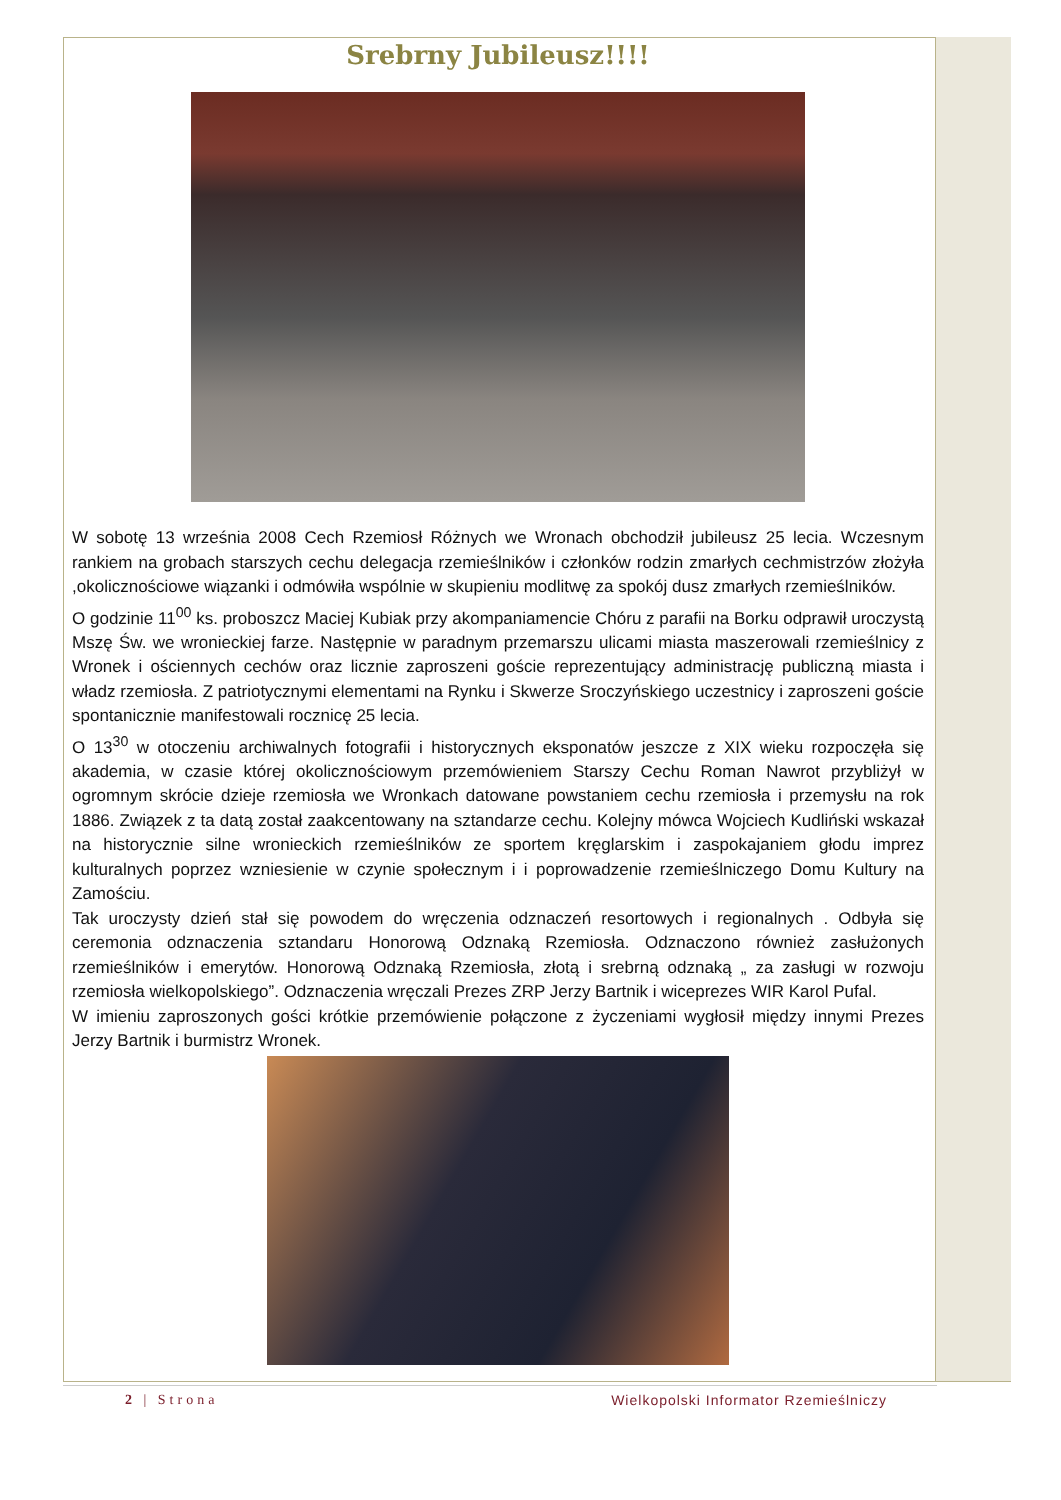Srebrny Jubileusz!!!!
W sobotę 13 września 2008 Cech Rzemiosł Różnych we Wronach obchodził jubileusz 25 lecia. Wczesnym rankiem na grobach starszych cechu delegacja rzemieślników i członków rodzin zmarłych cechmistrzów złożyła ,okolicznościowe wiązanki i odmówiła wspólnie w skupieniu modlitwę za spokój dusz zmarłych rzemieślników.
O godzinie 11<sup>00</sup> ks. proboszcz Maciej Kubiak przy akompaniamencie Chóru z parafii na Borku odprawił uroczystą Mszę Św. we wronieckiej farze. Następnie w paradnym przemarszu ulicami miasta maszerowali rzemieślnicy z Wronek i ościennych cechów oraz licznie zaproszeni goście reprezentujący administrację publiczną miasta i władz rzemiosła. Z patriotycznymi elementami na Rynku i Skwerze Sroczyńskiego uczestnicy i zaproszeni goście spontanicznie manifestowali rocznicę 25 lecia.
O 13<sup>30</sup> w otoczeniu archiwalnych fotografii i historycznych eksponatów jeszcze z XIX wieku rozpoczęła się akademia, w czasie której okolicznościowym przemówieniem Starszy Cechu Roman Nawrot przybliżył w ogromnym skrócie dzieje rzemiosła we Wronkach datowane powstaniem cechu rzemiosła i przemysłu na rok 1886. Związek z ta datą został zaakcentowany na sztandarze cechu. Kolejny mówca Wojciech Kudliński wskazał na historycznie silne wronieckich rzemieślników ze sportem kręglarskim i zaspokajaniem głodu imprez kulturalnych poprzez wzniesienie w czynie społecznym i i poprowadzenie rzemieślniczego Domu Kultury na Zamościu.
Tak uroczysty dzień stał się powodem do wręczenia odznaczeń resortowych i regionalnych . Odbyła się ceremonia odznaczenia sztandaru Honorową Odznaką Rzemiosła. Odznaczono również zasłużonych rzemieślników i emerytów. Honorową Odznaką Rzemiosła, złotą i srebrną odznaką „ za zasługi w rozwoju rzemiosła wielkopolskiego”. Odznaczenia wręczali Prezes ZRP Jerzy Bartnik i wiceprezes WIR Karol Pufal.
W imieniu zaproszonych gości krótkie przemówienie połączone z życzeniami wygłosił między innymi Prezes Jerzy Bartnik i burmistrz Wronek.
2 | Strona Wielkopolski Informator Rzemieślniczy